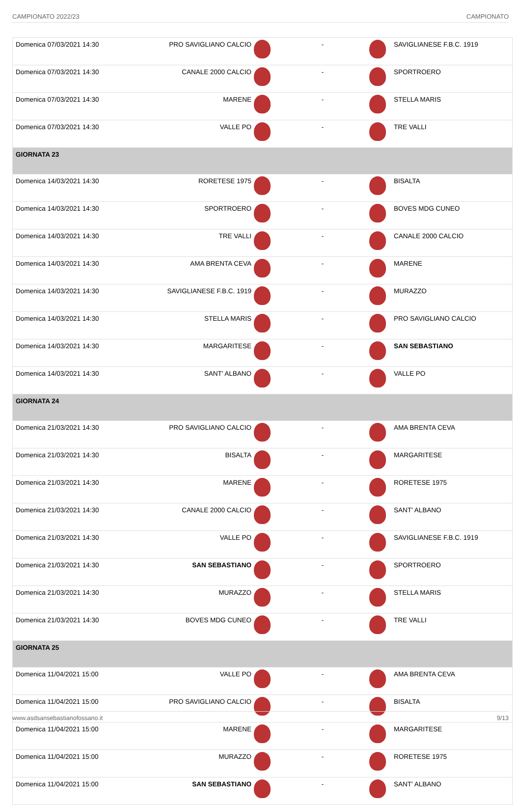CAMPIONATO 2022/23 CAMPIONATO
| Domenica 07/03/2021 14:30 | PRO SAVIGLIANO CALCIO | | - | | SAVIGLIANESE F.B.C. 1919 |
| Domenica 07/03/2021 14:30 | CANALE 2000 CALCIO | | - | | SPORTROERO |
| Domenica 07/03/2021 14:30 | MARENE | | - | | STELLA MARIS |
| Domenica 07/03/2021 14:30 | VALLE PO | | - | | TRE VALLI |
| GIORNATA 23 | | | | | |
| Domenica 14/03/2021 14:30 | RORETESE 1975 | | - | | BISALTA |
| Domenica 14/03/2021 14:30 | SPORTROERO | | - | | BOVES MDG CUNEO |
| Domenica 14/03/2021 14:30 | TRE VALLI | | - | | CANALE 2000 CALCIO |
| Domenica 14/03/2021 14:30 | AMA BRENTA CEVA | | - | | MARENE |
| Domenica 14/03/2021 14:30 | SAVIGLIANESE F.B.C. 1919 | | - | | MURAZZO |
| Domenica 14/03/2021 14:30 | STELLA MARIS | | - | | PRO SAVIGLIANO CALCIO |
| Domenica 14/03/2021 14:30 | MARGARITESE | | - | | SAN SEBASTIANO |
| Domenica 14/03/2021 14:30 | SANT' ALBANO | | - | | VALLE PO |
| GIORNATA 24 | | | | | |
| Domenica 21/03/2021 14:30 | PRO SAVIGLIANO CALCIO | | - | | AMA BRENTA CEVA |
| Domenica 21/03/2021 14:30 | BISALTA | | - | | MARGARITESE |
| Domenica 21/03/2021 14:30 | MARENE | | - | | RORETESE 1975 |
| Domenica 21/03/2021 14:30 | CANALE 2000 CALCIO | | - | | SANT' ALBANO |
| Domenica 21/03/2021 14:30 | VALLE PO | | - | | SAVIGLIANESE F.B.C. 1919 |
| Domenica 21/03/2021 14:30 | SAN SEBASTIANO | | - | | SPORTROERO |
| Domenica 21/03/2021 14:30 | MURAZZO | | - | | STELLA MARIS |
| Domenica 21/03/2021 14:30 | BOVES MDG CUNEO | | - | | TRE VALLI |
| GIORNATA 25 | | | | | |
| Domenica 11/04/2021 15:00 | VALLE PO | | - | | AMA BRENTA CEVA |
| Domenica 11/04/2021 15:00 | PRO SAVIGLIANO CALCIO | | - | | BISALTA |
| Domenica 11/04/2021 15:00 | MARENE | | - | | MARGARITESE |
| Domenica 11/04/2021 15:00 | MURAZZO | | - | | RORETESE 1975 |
| Domenica 11/04/2021 15:00 | SAN SEBASTIANO | | - | | SANT' ALBANO |
www.asdsansebastianofossano.it 9/13